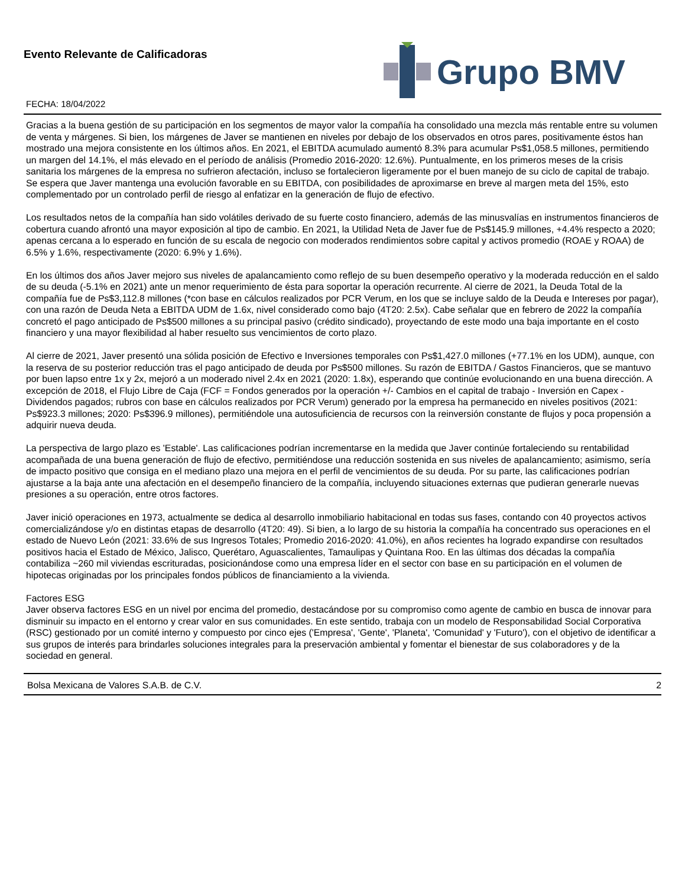Evento Relevante de Calificadoras
FECHA: 18/04/2022
Grupo BMV
Gracias a la buena gestión de su participación en los segmentos de mayor valor la compañía ha consolidado una mezcla más rentable entre su volumen de venta y márgenes. Si bien, los márgenes de Javer se mantienen en niveles por debajo de los observados en otros pares, positivamente éstos han mostrado una mejora consistente en los últimos años. En 2021, el EBITDA acumulado aumentó 8.3% para acumular Ps$1,058.5 millones, permitiendo un margen del 14.1%, el más elevado en el período de análisis (Promedio 2016-2020: 12.6%). Puntualmente, en los primeros meses de la crisis sanitaria los márgenes de la empresa no sufrieron afectación, incluso se fortalecieron ligeramente por el buen manejo de su ciclo de capital de trabajo. Se espera que Javer mantenga una evolución favorable en su EBITDA, con posibilidades de aproximarse en breve al margen meta del 15%, esto complementado por un controlado perfil de riesgo al enfatizar en la generación de flujo de efectivo.
Los resultados netos de la compañía han sido volátiles derivado de su fuerte costo financiero, además de las minusvalías en instrumentos financieros de cobertura cuando afrontó una mayor exposición al tipo de cambio. En 2021, la Utilidad Neta de Javer fue de Ps$145.9 millones, +4.4% respecto a 2020; apenas cercana a lo esperado en función de su escala de negocio con moderados rendimientos sobre capital y activos promedio (ROAE y ROAA) de 6.5% y 1.6%, respectivamente (2020: 6.9% y 1.6%).
En los últimos dos años Javer mejoro sus niveles de apalancamiento como reflejo de su buen desempeño operativo y la moderada reducción en el saldo de su deuda (-5.1% en 2021) ante un menor requerimiento de ésta para soportar la operación recurrente. Al cierre de 2021, la Deuda Total de la compañía fue de Ps$3,112.8 millones (*con base en cálculos realizados por PCR Verum, en los que se incluye saldo de la Deuda e Intereses por pagar), con una razón de Deuda Neta a EBITDA UDM de 1.6x, nivel considerado como bajo (4T20: 2.5x). Cabe señalar que en febrero de 2022 la compañía concretó el pago anticipado de Ps$500 millones a su principal pasivo (crédito sindicado), proyectando de este modo una baja importante en el costo financiero y una mayor flexibilidad al haber resuelto sus vencimientos de corto plazo.
Al cierre de 2021, Javer presentó una sólida posición de Efectivo e Inversiones temporales con Ps$1,427.0 millones (+77.1% en los UDM), aunque, con la reserva de su posterior reducción tras el pago anticipado de deuda por Ps$500 millones. Su razón de EBITDA / Gastos Financieros, que se mantuvo por buen lapso entre 1x y 2x, mejoró a un moderado nivel 2.4x en 2021 (2020: 1.8x), esperando que continúe evolucionando en una buena dirección. A excepción de 2018, el Flujo Libre de Caja (FCF = Fondos generados por la operación +/- Cambios en el capital de trabajo - Inversión en Capex - Dividendos pagados; rubros con base en cálculos realizados por PCR Verum) generado por la empresa ha permanecido en niveles positivos (2021: Ps$923.3 millones; 2020: Ps$396.9 millones), permitiéndole una autosuficiencia de recursos con la reinversión constante de flujos y poca propensión a adquirir nueva deuda.
La perspectiva de largo plazo es 'Estable'. Las calificaciones podrían incrementarse en la medida que Javer continúe fortaleciendo su rentabilidad acompañada de una buena generación de flujo de efectivo, permitiéndose una reducción sostenida en sus niveles de apalancamiento; asimismo, sería de impacto positivo que consiga en el mediano plazo una mejora en el perfil de vencimientos de su deuda. Por su parte, las calificaciones podrían ajustarse a la baja ante una afectación en el desempeño financiero de la compañía, incluyendo situaciones externas que pudieran generarle nuevas presiones a su operación, entre otros factores.
Javer inició operaciones en 1973, actualmente se dedica al desarrollo inmobiliario habitacional en todas sus fases, contando con 40 proyectos activos comercializándose y/o en distintas etapas de desarrollo (4T20: 49). Si bien, a lo largo de su historia la compañía ha concentrado sus operaciones en el estado de Nuevo León (2021: 33.6% de sus Ingresos Totales; Promedio 2016-2020: 41.0%), en años recientes ha logrado expandirse con resultados positivos hacia el Estado de México, Jalisco, Querétaro, Aguascalientes, Tamaulipas y Quintana Roo. En las últimas dos décadas la compañía contabiliza ~260 mil viviendas escrituradas, posicionándose como una empresa líder en el sector con base en su participación en el volumen de hipotecas originadas por los principales fondos públicos de financiamiento a la vivienda.
Factores ESG
Javer observa factores ESG en un nivel por encima del promedio, destacándose por su compromiso como agente de cambio en busca de innovar para disminuir su impacto en el entorno y crear valor en sus comunidades. En este sentido, trabaja con un modelo de Responsabilidad Social Corporativa (RSC) gestionado por un comité interno y compuesto por cinco ejes ('Empresa', 'Gente', 'Planeta', 'Comunidad' y 'Futuro'), con el objetivo de identificar a sus grupos de interés para brindarles soluciones integrales para la preservación ambiental y fomentar el bienestar de sus colaboradores y de la sociedad en general.
Bolsa Mexicana de Valores S.A.B. de C.V. 2